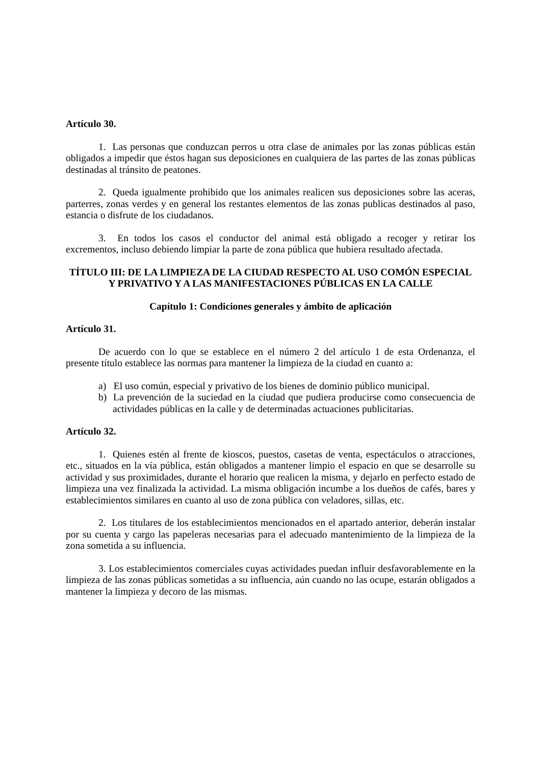Artículo 30.
1. Las personas que conduzcan perros u otra clase de animales por las zonas públicas están obligados a impedir que éstos hagan sus deposiciones en cualquiera de las partes de las zonas públicas destinadas al tránsito de peatones.
2. Queda igualmente prohibido que los animales realicen sus deposiciones sobre las aceras, parterres, zonas verdes y en general los restantes elementos de las zonas publicas destinados al paso, estancia o disfrute de los ciudadanos.
3. En todos los casos el conductor del animal está obligado a recoger y retirar los excrementos, incluso debiendo limpiar la parte de zona pública que hubiera resultado afectada.
TÍTULO III: DE LA LIMPIEZA DE LA CIUDAD RESPECTO AL USO COMÓN ESPECIAL Y PRIVATIVO Y A LAS MANIFESTACIONES PÚBLICAS EN LA CALLE
Capítulo 1: Condiciones generales y ámbito de aplicación
Artículo 31.
De acuerdo con lo que se establece en el número 2 del artículo 1 de esta Ordenanza, el presente título establece las normas para mantener la limpieza de la ciudad en cuanto a:
a) El uso común, especial y privativo de los bienes de dominio público municipal.
b) La prevención de la suciedad en la ciudad que pudiera producirse como consecuencia de actividades públicas en la calle y de determinadas actuaciones publicitarias.
Artículo 32.
1. Quienes estén al frente de kioscos, puestos, casetas de venta, espectáculos o atracciones, etc., situados en la vía pública, están obligados a mantener limpio el espacio en que se desarrolle su actividad y sus proximidades, durante el horario que realicen la misma, y dejarlo en perfecto estado de limpieza una vez finalizada la actividad. La misma obligación incumbe a los dueños de cafés, bares y establecimientos similares en cuanto al uso de zona pública con veladores, sillas, etc.
2. Los titulares de los establecimientos mencionados en el apartado anterior, deberán instalar por su cuenta y cargo las papeleras necesarias para el adecuado mantenimiento de la limpieza de la zona sometida a su influencia.
3. Los establecimientos comerciales cuyas actividades puedan influir desfavorablemente en la limpieza de las zonas públicas sometidas a su influencia, aún cuando no las ocupe, estarán obligados a mantener la limpieza y decoro de las mismas.